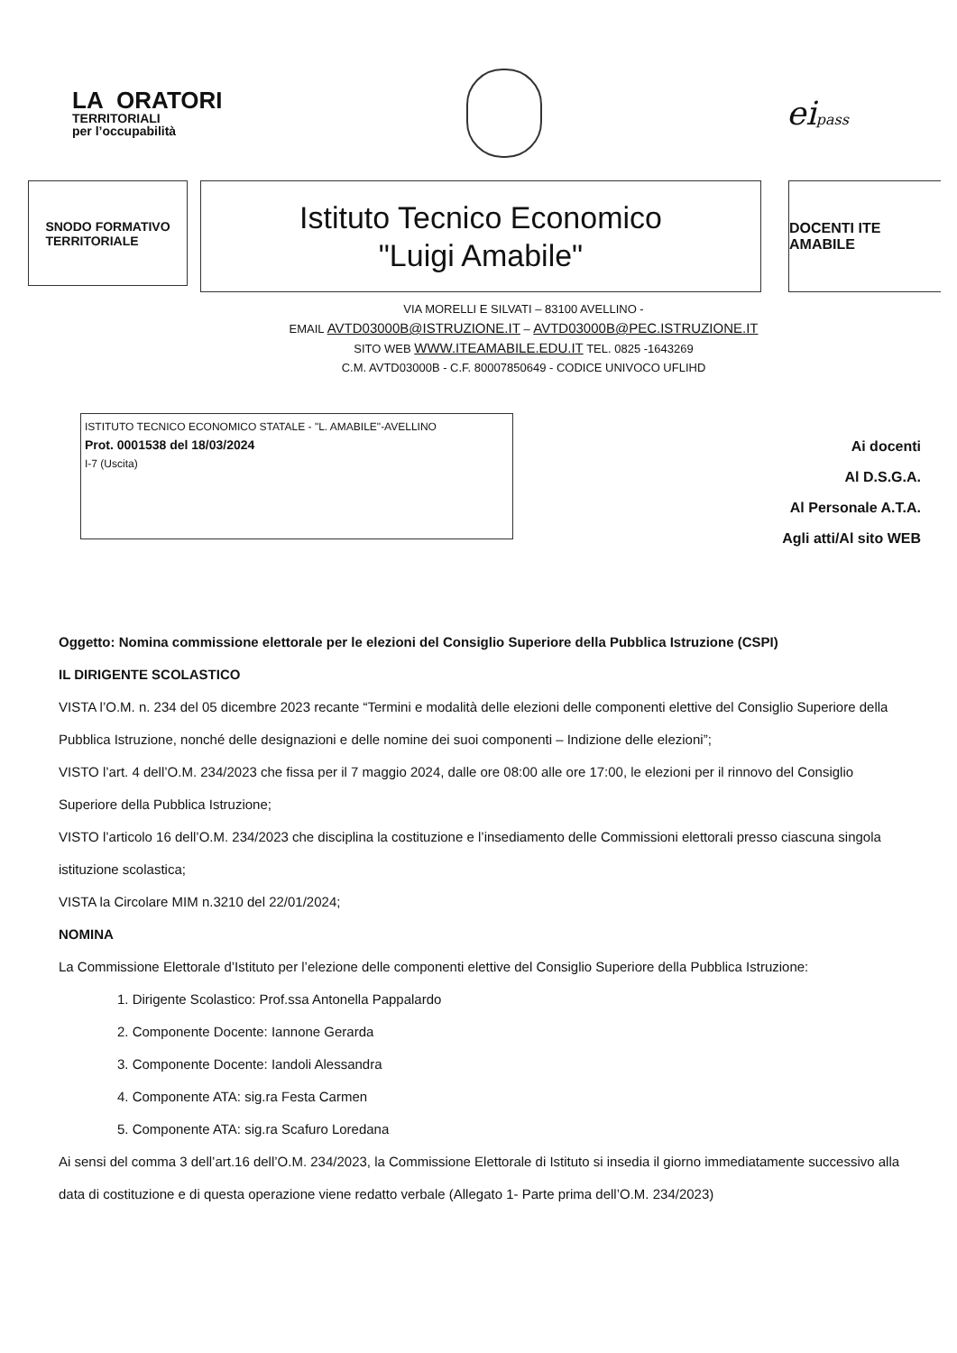LA ORATORI
TERRITORIALI
per l’occupabilità
eipass
SNODO FORMATIVO
TERRITORIALE
Istituto Tecnico Economico
"Luigi Amabile"
DOCENTI ITE AMABILE
VIA MORELLI E SILVATI – 83100 AVELLINO -
EMAIL AVTD03000B@ISTRUZIONE.IT – AVTD03000B@PEC.ISTRUZIONE.IT
SITO WEB WWW.ITEAMABILE.EDU.IT TEL. 0825 -1643269
C.M. AVTD03000B - C.F. 80007850649 - CODICE UNIVOCO UFLIHD
ISTITUTO TECNICO ECONOMICO STATALE - "L. AMABILE"-AVELLINO
Prot. 0001538 del 18/03/2024
I-7 (Uscita)
Ai docenti
Al D.S.G.A.
Al Personale A.T.A.
Agli atti/Al sito WEB
Oggetto: Nomina commissione elettorale per le elezioni del Consiglio Superiore della Pubblica Istruzione (CSPI)
IL DIRIGENTE SCOLASTICO
VISTA l’O.M. n. 234 del 05 dicembre 2023 recante “Termini e modalità delle elezioni delle componenti elettive del Consiglio Superiore della Pubblica Istruzione, nonché delle designazioni e delle nomine dei suoi componenti – Indizione delle elezioni”;
VISTO l’art. 4 dell’O.M. 234/2023 che fissa per il 7 maggio 2024, dalle ore 08:00 alle ore 17:00, le elezioni per il rinnovo del Consiglio Superiore della Pubblica Istruzione;
VISTO l’articolo 16 dell’O.M. 234/2023 che disciplina la costituzione e l’insediamento delle Commissioni elettorali presso ciascuna singola istituzione scolastica;
VISTA la Circolare MIM n.3210 del 22/01/2024;
NOMINA
La Commissione Elettorale d’Istituto per l’elezione delle componenti elettive del Consiglio Superiore della Pubblica Istruzione:
1. Dirigente Scolastico: Prof.ssa Antonella Pappalardo
2. Componente Docente: Iannone Gerarda
3. Componente Docente: Iandoli Alessandra
4. Componente ATA: sig.ra Festa Carmen
5. Componente ATA: sig.ra Scafuro Loredana
Ai sensi del comma 3 dell’art.16 dell’O.M. 234/2023, la Commissione Elettorale di Istituto si insedia il giorno immediatamente successivo alla data di costituzione e di questa operazione viene redatto verbale (Allegato 1- Parte prima dell’O.M. 234/2023)